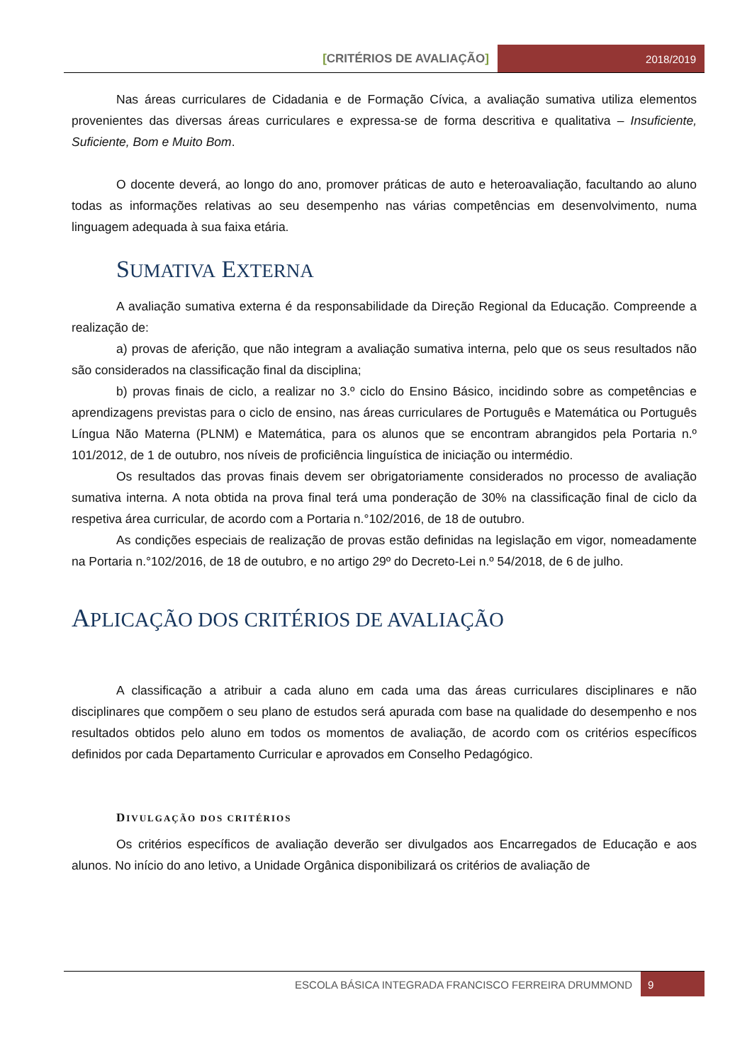[CRITÉRIOS DE AVALIAÇÃO] 2018/2019
Nas áreas curriculares de Cidadania e de Formação Cívica, a avaliação sumativa utiliza elementos provenientes das diversas áreas curriculares e expressa-se de forma descritiva e qualitativa – Insuficiente, Suficiente, Bom e Muito Bom.
O docente deverá, ao longo do ano, promover práticas de auto e heteroavaliação, facultando ao aluno todas as informações relativas ao seu desempenho nas várias competências em desenvolvimento, numa linguagem adequada à sua faixa etária.
SUMATIVA EXTERNA
A avaliação sumativa externa é da responsabilidade da Direção Regional da Educação. Compreende a realização de:
a) provas de aferição, que não integram a avaliação sumativa interna, pelo que os seus resultados não são considerados na classificação final da disciplina;
b) provas finais de ciclo, a realizar no 3.º ciclo do Ensino Básico, incidindo sobre as competências e aprendizagens previstas para o ciclo de ensino, nas áreas curriculares de Português e Matemática ou Português Língua Não Materna (PLNM) e Matemática, para os alunos que se encontram abrangidos pela Portaria n.º 101/2012, de 1 de outubro, nos níveis de proficiência linguística de iniciação ou intermédio.
Os resultados das provas finais devem ser obrigatoriamente considerados no processo de avaliação sumativa interna. A nota obtida na prova final terá uma ponderação de 30% na classificação final de ciclo da respetiva área curricular, de acordo com a Portaria n.°102/2016, de 18 de outubro.
As condições especiais de realização de provas estão definidas na legislação em vigor, nomeadamente na Portaria n.°102/2016, de 18 de outubro, e no artigo 29º do Decreto-Lei n.º 54/2018, de 6 de julho.
APLICAÇÃO DOS CRITÉRIOS DE AVALIAÇÃO
A classificação a atribuir a cada aluno em cada uma das áreas curriculares disciplinares e não disciplinares que compõem o seu plano de estudos será apurada com base na qualidade do desempenho e nos resultados obtidos pelo aluno em todos os momentos de avaliação, de acordo com os critérios específicos definidos por cada Departamento Curricular e aprovados em Conselho Pedagógico.
DIVULGAÇÃO DOS CRITÉRIOS
Os critérios específicos de avaliação deverão ser divulgados aos Encarregados de Educação e aos alunos. No início do ano letivo, a Unidade Orgânica disponibilizará os critérios de avaliação de
ESCOLA BÁSICA INTEGRADA FRANCISCO FERREIRA DRUMMOND
9